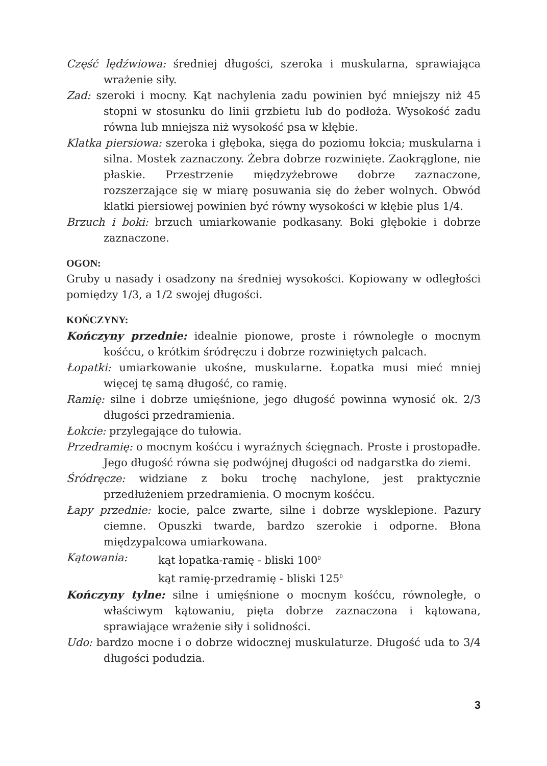Część lędźwiowa: średniej długości, szeroka i muskularna, sprawiająca wrażenie siły.
Zad: szeroki i mocny. Kąt nachylenia zadu powinien być mniejszy niż 45 stopni w stosunku do linii grzbietu lub do podłoża. Wysokość zadu równa lub mniejsza niż wysokość psa w kłębie.
Klatka piersiowa: szeroka i głęboka, sięga do poziomu łokcia; muskularna i silna. Mostek zaznaczony. Żebra dobrze rozwinięte. Zaokrąglone, nie płaskie. Przestrzenie międzyżebrowe dobrze zaznaczone, rozszerzające się w miarę posuwania się do żeber wolnych. Obwód klatki piersiowej powinien być równy wysokości w kłębie plus 1/4.
Brzuch i boki: brzuch umiarkowanie podkasany. Boki głębokie i dobrze zaznaczone.
OGON:
Gruby u nasady i osadzony na średniej wysokości. Kopiowany w odległości pomiędzy 1/3, a 1/2 swojej długości.
KOŃCZYNY:
Kończyny przednie: idealnie pionowe, proste i równoległe o mocnym kośćcu, o krótkim śródręczu i dobrze rozwiniętych palcach.
Łopatki: umiarkowanie ukośne, muskularne. Łopatka musi mieć mniej więcej tę samą długość, co ramię.
Ramię: silne i dobrze umięśnione, jego długość powinna wynosić ok. 2/3 długości przedramienia.
Łokcie: przylegające do tułowia.
Przedramię: o mocnym kośćcu i wyraźnych ścięgnach. Proste i prostopadłe. Jego długość równa się podwójnej długości od nadgarstka do ziemi.
Śródręcze: widziane z boku trochę nachylone, jest praktycznie przedłużeniem przedramienia. O mocnym kośćcu.
Łapy przednie: kocie, palce zwarte, silne i dobrze wysklepione. Pazury ciemne. Opuszki twarde, bardzo szerokie i odporne. Błona międzypalcowa umiarkowana.
Kątowania: kąt łopatka-ramię - bliski 100<sup>0</sup>
kąt ramię-przedramię - bliski 125<sup>0</sup>
Kończyny tylne: silne i umięśnione o mocnym kośćcu, równoległe, o właściwym kątowaniu, pięta dobrze zaznaczona i kątowana, sprawiające wrażenie siły i solidności.
Udo: bardzo mocne i o dobrze widocznej muskulaturze. Długość uda to 3/4 długości podudzia.
3